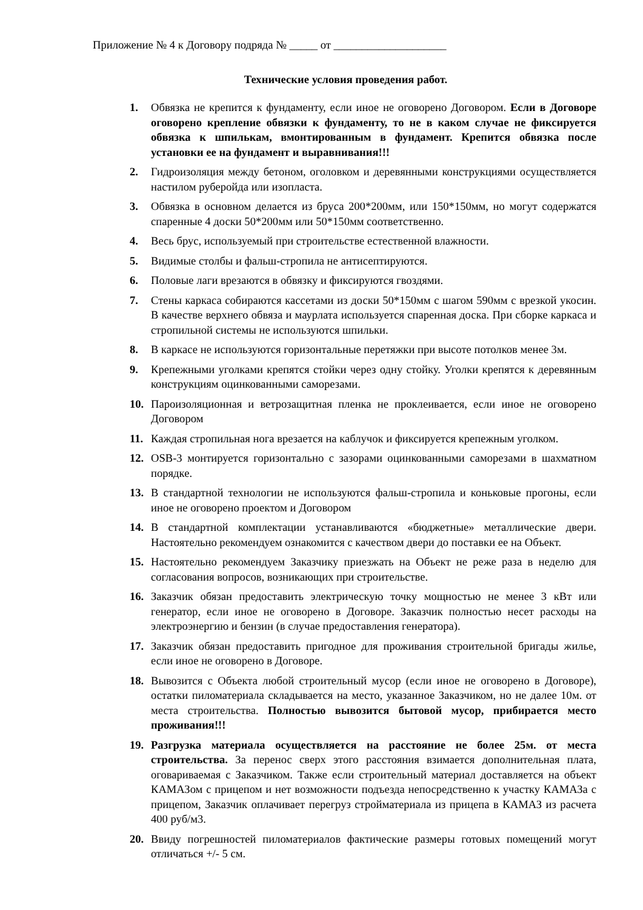Приложение № 4 к Договору подряда № _____ от ____________________
Технические условия проведения работ.
1. Обвязка не крепится к фундаменту, если иное не оговорено Договором. Если в Договоре оговорено крепление обвязки к фундаменту, то не в каком случае не фиксируется обвязка к шпилькам, вмонтированным в фундамент. Крепится обвязка после установки ее на фундамент и выравнивания!!!
2. Гидроизоляция между бетоном, оголовком и деревянными конструкциями осуществляется настилом руберойда или изопласта.
3. Обвязка в основном делается из бруса 200*200мм, или 150*150мм, но могут содержатся спаренные 4 доски 50*200мм или 50*150мм соответственно.
4. Весь брус, используемый при строительстве естественной влажности.
5. Видимые столбы и фальш-стропила не антисептируются.
6. Половые лаги врезаются в обвязку и фиксируются гвоздями.
7. Стены каркаса собираются кассетами из доски 50*150мм с шагом 590мм с врезкой укосин. В качестве верхнего обвяза и маурлата используется спаренная доска. При сборке каркаса и стропильной системы не используются шпильки.
8. В каркасе не используются горизонтальные перетяжки при высоте потолков менее 3м.
9. Крепежными уголками крепятся стойки через одну стойку. Уголки крепятся к деревянным конструкциям оцинкованными саморезами.
10. Пароизоляционная и ветрозащитная пленка не проклеивается, если иное не оговорено Договором
11. Каждая стропильная нога врезается на каблучок и фиксируется крепежным уголком.
12. OSB-3 монтируется горизонтально с зазорами оцинкованными саморезами в шахматном порядке.
13. В стандартной технологии не используются фальш-стропила и коньковые прогоны, если иное не оговорено проектом и Договором
14. В стандартной комплектации устанавливаются «бюджетные» металлические двери. Настоятельно рекомендуем ознакомится с качеством двери до поставки ее на Объект.
15. Настоятельно рекомендуем Заказчику приезжать на Объект не реже раза в неделю для согласования вопросов, возникающих при строительстве.
16. Заказчик обязан предоставить электрическую точку мощностью не менее 3 кВт или генератор, если иное не оговорено в Договоре. Заказчик полностью несет расходы на электроэнергию и бензин (в случае предоставления генератора).
17. Заказчик обязан предоставить пригодное для проживания строительной бригады жилье, если иное не оговорено в Договоре.
18. Вывозится с Объекта любой строительный мусор (если иное не оговорено в Договоре), остатки пиломатериала складывается на место, указанное Заказчиком, но не далее 10м. от места строительства. Полностью вывозится бытовой мусор, прибирается место проживания!!!
19. Разгрузка материала осуществляется на расстояние не более 25м. от места строительства. За перенос сверх этого расстояния взимается дополнительная плата, оговариваемая с Заказчиком. Также если строительный материал доставляется на объект КАМАЗом с прицепом и нет возможности подъезда непосредственно к участку КАМАЗа с прицепом, Заказчик оплачивает перегруз стройматериала из прицепа в КАМАЗ из расчета 400 руб/м3.
20. Ввиду погрешностей пиломатериалов фактические размеры готовых помещений могут отличаться +/- 5 см.